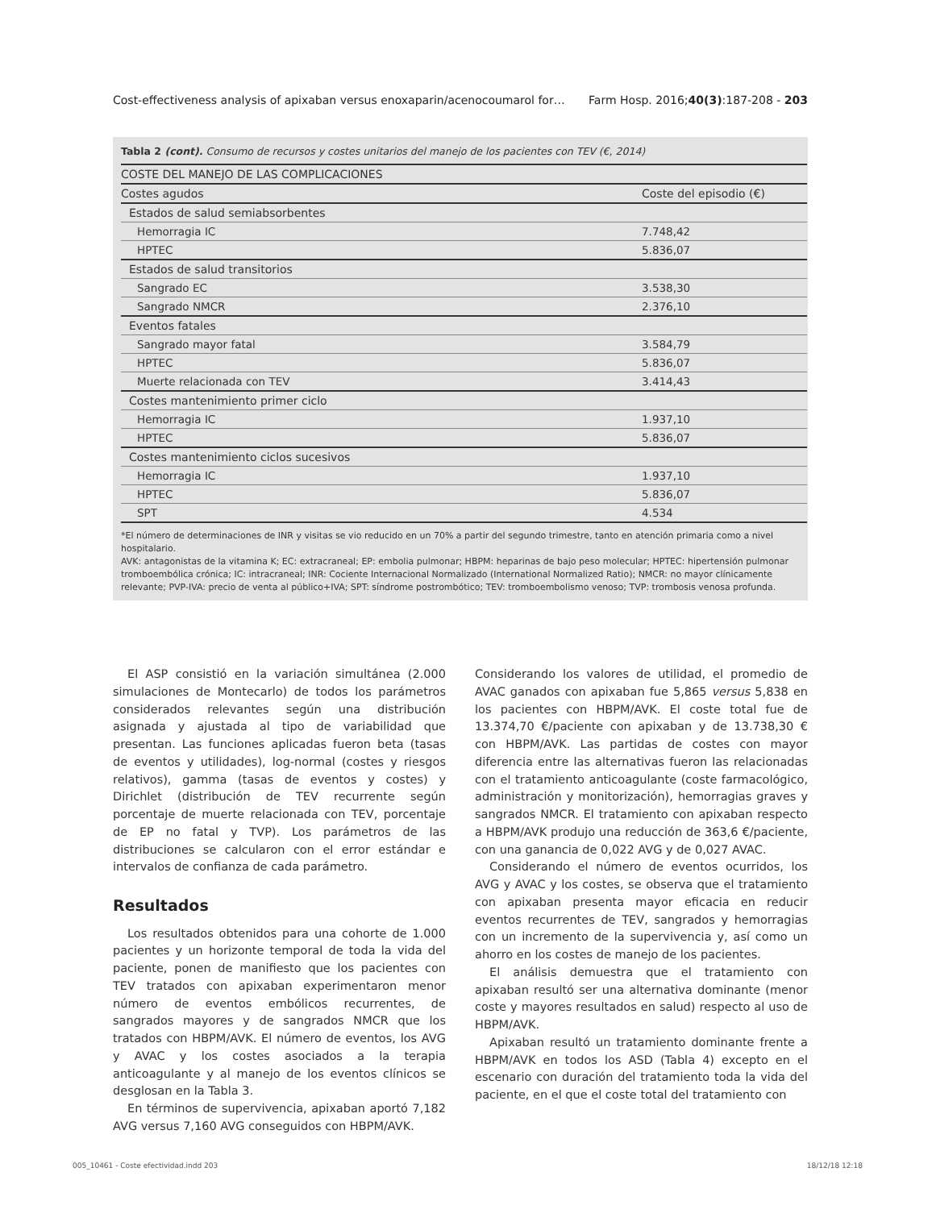Cost-effectiveness analysis of apixaban versus enoxaparin/acenocoumarol for… Farm Hosp. 2016;40(3):187-208 - 203
Tabla 2 (cont). Consumo de recursos y costes unitarios del manejo de los pacientes con TEV (€, 2014)
| COSTE DEL MANEJO DE LAS COMPLICACIONES | |
| --- | --- |
| Costes agudos | Coste del episodio (€) |
| Estados de salud semiabsorbentes | |
| Hemorragia IC | 7.748,42 |
| HPTEC | 5.836,07 |
| Estados de salud transitorios | |
| Sangrado EC | 3.538,30 |
| Sangrado NMCR | 2.376,10 |
| Eventos fatales | |
| Sangrado mayor fatal | 3.584,79 |
| HPTEC | 5.836,07 |
| Muerte relacionada con TEV | 3.414,43 |
| Costes mantenimiento primer ciclo | |
| Hemorragia IC | 1.937,10 |
| HPTEC | 5.836,07 |
| Costes mantenimiento ciclos sucesivos | |
| Hemorragia IC | 1.937,10 |
| HPTEC | 5.836,07 |
| SPT | 4.534 |
*El número de determinaciones de INR y visitas se vio reducido en un 70% a partir del segundo trimestre, tanto en atención primaria como a nivel hospitalario.
AVK: antagonistas de la vitamina K; EC: extracraneal; EP: embolia pulmonar; HBPM: heparinas de bajo peso molecular; HPTEC: hipertensión pulmonar tromboembólica crónica; IC: intracraneal; INR: Cociente Internacional Normalizado (International Normalized Ratio); NMCR: no mayor clínicamente relevante; PVP-IVA: precio de venta al público+IVA; SPT: síndrome postrombótico; TEV: tromboembolismo venoso; TVP: trombosis venosa profunda.
El ASP consistió en la variación simultánea (2.000 simulaciones de Montecarlo) de todos los parámetros considerados relevantes según una distribución asignada y ajustada al tipo de variabilidad que presentan. Las funciones aplicadas fueron beta (tasas de eventos y utilidades), log-normal (costes y riesgos relativos), gamma (tasas de eventos y costes) y Dirichlet (distribución de TEV recurrente según porcentaje de muerte relacionada con TEV, porcentaje de EP no fatal y TVP). Los parámetros de las distribuciones se calcularon con el error estándar e intervalos de confianza de cada parámetro.
Resultados
Los resultados obtenidos para una cohorte de 1.000 pacientes y un horizonte temporal de toda la vida del paciente, ponen de manifiesto que los pacientes con TEV tratados con apixaban experimentaron menor número de eventos embólicos recurrentes, de sangrados mayores y de sangrados NMCR que los tratados con HBPM/AVK. El número de eventos, los AVG y AVAC y los costes asociados a la terapia anticoagulante y al manejo de los eventos clínicos se desglosan en la Tabla 3.
En términos de supervivencia, apixaban aportó 7,182 AVG versus 7,160 AVG conseguidos con HBPM/AVK.
Considerando los valores de utilidad, el promedio de AVAC ganados con apixaban fue 5,865 versus 5,838 en los pacientes con HBPM/AVK. El coste total fue de 13.374,70 €/paciente con apixaban y de 13.738,30 € con HBPM/AVK. Las partidas de costes con mayor diferencia entre las alternativas fueron las relacionadas con el tratamiento anticoagulante (coste farmacológico, administración y monitorización), hemorragias graves y sangrados NMCR. El tratamiento con apixaban respecto a HBPM/AVK produjo una reducción de 363,6 €/paciente, con una ganancia de 0,022 AVG y de 0,027 AVAC.
Considerando el número de eventos ocurridos, los AVG y AVAC y los costes, se observa que el tratamiento con apixaban presenta mayor eficacia en reducir eventos recurrentes de TEV, sangrados y hemorragias con un incremento de la supervivencia y, así como un ahorro en los costes de manejo de los pacientes.
El análisis demuestra que el tratamiento con apixaban resultó ser una alternativa dominante (menor coste y mayores resultados en salud) respecto al uso de HBPM/AVK.
Apixaban resultó un tratamiento dominante frente a HBPM/AVK en todos los ASD (Tabla 4) excepto en el escenario con duración del tratamiento toda la vida del paciente, en el que el coste total del tratamiento con
005_10461 - Coste efectividad.indd 203 18/12/18 12:18